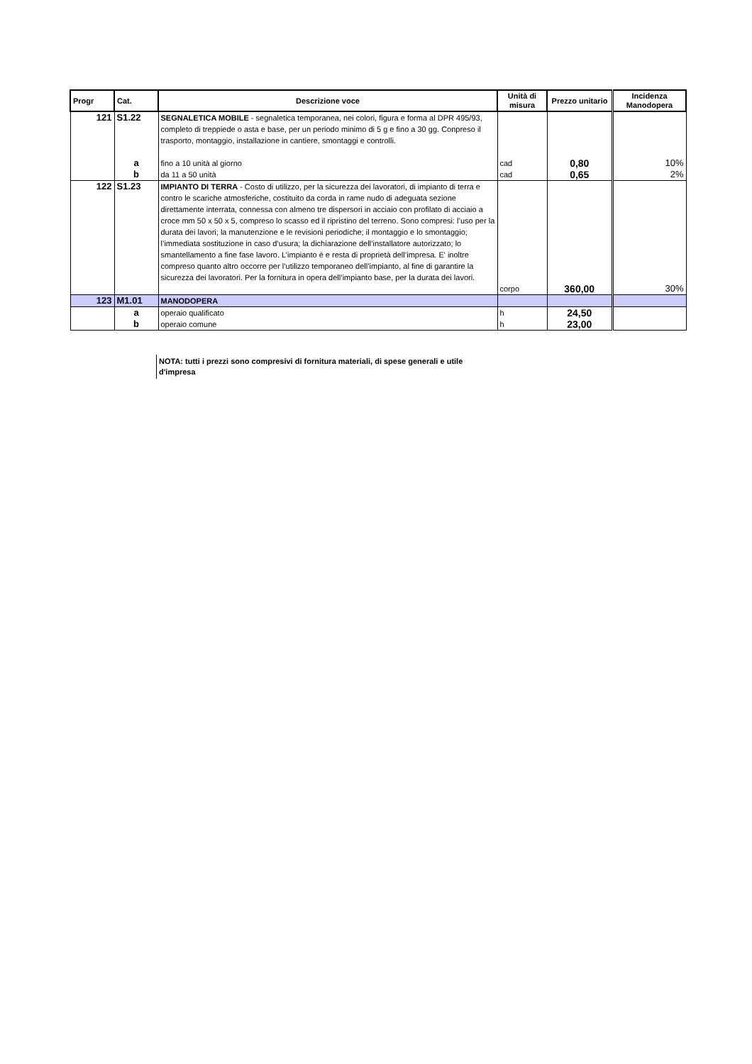| Progr | Cat. | Descrizione voce | Unità di misura | Prezzo unitario | Incidenza Manodopera |
| --- | --- | --- | --- | --- | --- |
| 121 | S1.22 | SEGNALETICA MOBILE - segnaletica temporanea, nei colori, figura e forma al DPR 495/93, completo di treppiede o asta e base, per un periodo minimo di 5 g e fino a 30 gg. Conpreso il trasporto, montaggio, installazione in cantiere, smontaggi e controlli. | | | |
| | a | fino a 10 unità al giorno | cad | 0,80 | 10% |
| | b | da 11 a 50 unità | cad | 0,65 | 2% |
| 122 | S1.23 | IMPIANTO DI TERRA - Costo di utilizzo, per la sicurezza dei lavoratori, di impianto di terra e contro le scariche atmosferiche, costituito da corda in rame nudo di adeguata sezione direttamente interrata, connessa con almeno tre dispersori in acciaio con profilato di acciaio a croce mm 50 x 50 x 5, compreso lo scasso ed il ripristino del terreno. Sono compresi: l’uso per la durata dei lavori; la manutenzione e le revisioni periodiche; il montaggio e lo smontaggio; l’immediata sostituzione in caso d’usura; la dichiarazione dell’installatore autorizzato; lo smantellamento a fine fase lavoro. L’impianto è e resta di proprietà dell’impresa. E' inoltre compreso quanto altro occorre per l’utilizzo temporaneo dell’impianto, al fine di garantire la sicurezza dei lavoratori. Per la fornitura in opera dell’impianto base, per la durata dei lavori. | corpo | 360,00 | 30% |
| 123 | M1.01 | MANODOPERA | | | |
| | a | operaio qualificato | h | 24,50 | |
| | b | operaio comune | h | 23,00 | |
NOTA: tutti i prezzi sono compresivi di fornitura materiali, di spese generali e utile d'impresa